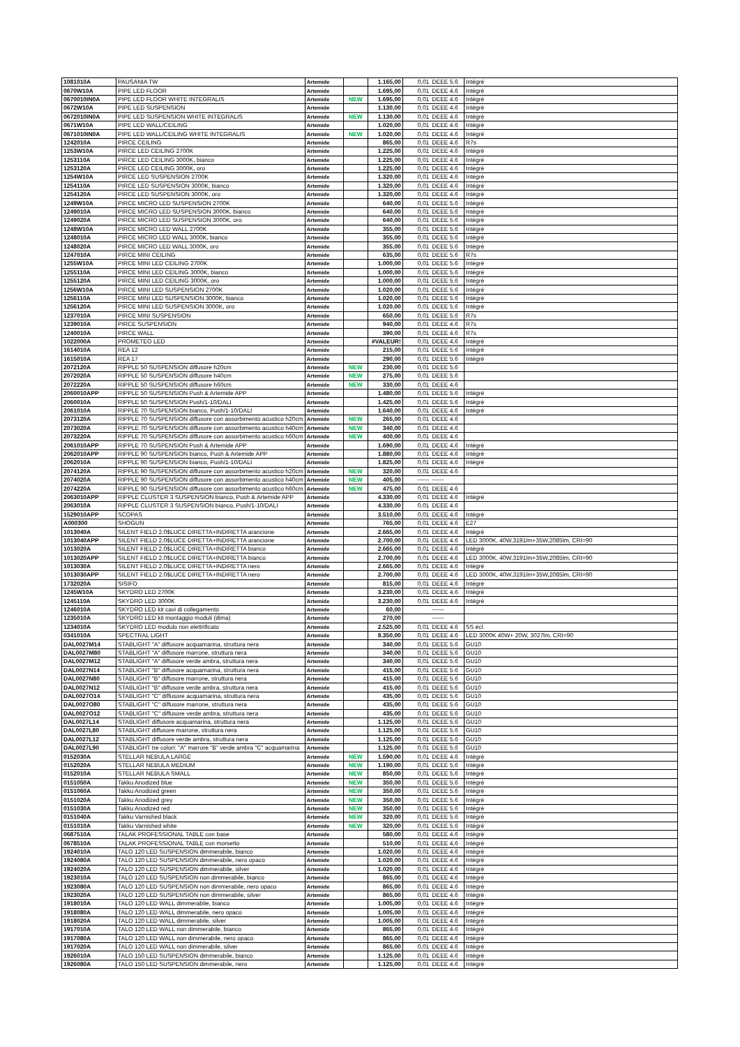| 1081010A | PAUSANIA TW | Artemide | | 1.165,00 | 0,01 | DEEE 5.6 | Intégré |
| 0670W10A | PIPE LED FLOOR | Artemide | | 1.695,00 | 0,01 | DEEE 4.6 | Intégré |
| 0670010IN0A | PIPE LED FLOOR WHITE INTEGRALIS | Artemide | NEW | 1.695,00 | 0,01 | DEEE 4.6 | Intégré |
| 0672W10A | PIPE LED SUSPENSION | Artemide | | 1.130,00 | 0,01 | DEEE 4.6 | Intégré |
| 0672010IN0A | PIPE LED SUSPENSION WHITE INTEGRALIS | Artemide | NEW | 1.130,00 | 0,01 | DEEE 4.6 | Intégré |
| 0671W10A | PIPE LED WALL/CEILING | Artemide | | 1.020,00 | 0,01 | DEEE 4.6 | Intégré |
| 0671010IN0A | PIPE LED WALL/CEILING WHITE INTEGRALIS | Artemide | NEW | 1.020,00 | 0,01 | DEEE 4.6 | Intégré |
| 1242010A | PIRCE CEILING | Artemide | | 865,00 | 0,01 | DEEE 4.6 | R7s |
| 1253W10A | PIRCE LED CEILING 2700K | Artemide | | 1.225,00 | 0,01 | DEEE 4.6 | Intégré |
| 1253110A | PIRCE LED CEILING 3000K, bianco | Artemide | | 1.225,00 | 0,01 | DEEE 4.6 | Intégré |
| 1253120A | PIRCE LED CEILING 3000K, oro | Artemide | | 1.225,00 | 0,01 | DEEE 4.6 | Intégré |
| 1254W10A | PIRCE LED SUSPENSION 2700K | Artemide | | 1.320,00 | 0,01 | DEEE 4.6 | Intégré |
| 1254110A | PIRCE LED SUSPENSION 3000K, bianco | Artemide | | 1.320,00 | 0,01 | DEEE 4.6 | Intégré |
| 1254120A | PIRCE LED SUSPENSION 3000K, oro | Artemide | | 1.320,00 | 0,01 | DEEE 4.6 | Intégré |
| 1249W10A | PIRCE MICRO LED SUSPENSION 2700K | Artemide | | 640,00 | 0,01 | DEEE 5.6 | Intégré |
| 1249010A | PIRCE MICRO LED SUSPENSION 3000K, bianco | Artemide | | 640,00 | 0,01 | DEEE 5.6 | Intégré |
| 1249020A | PIRCE MICRO LED SUSPENSION 3000K, oro | Artemide | | 640,00 | 0,01 | DEEE 5.6 | Intégré |
| 1248W10A | PIRCE MICRO LED WALL 2700K | Artemide | | 355,00 | 0,01 | DEEE 5.6 | Intégré |
| 1248010A | PIRCE MICRO LED WALL 3000K, bianco | Artemide | | 355,00 | 0,01 | DEEE 5.6 | Intégré |
| 1248020A | PIRCE MICRO LED WALL 3000K, oro | Artemide | | 355,00 | 0,01 | DEEE 5.6 | Intégré |
| 1247010A | PIRCE MINI CEILING | Artemide | | 635,00 | 0,01 | DEEE 5.6 | R7s |
| 1255W10A | PIRCE MINI LED CEILING 2700K | Artemide | | 1.000,00 | 0,01 | DEEE 5.6 | Intégré |
| 1255110A | PIRCE MINI LED CEILING 3000K, bianco | Artemide | | 1.000,00 | 0,01 | DEEE 5.6 | Intégré |
| 1255120A | PIRCE MINI LED CEILING 3000K, oro | Artemide | | 1.000,00 | 0,01 | DEEE 5.6 | Intégré |
| 1256W10A | PIRCE MINI LED SUSPENSION 2700K | Artemide | | 1.020,00 | 0,01 | DEEE 5.6 | Intégré |
| 1256110A | PIRCE MINI LED SUSPENSION 3000K, bianco | Artemide | | 1.020,00 | 0,01 | DEEE 5.6 | Intégré |
| 1256120A | PIRCE MINI LED SUSPENSION 3000K, oro | Artemide | | 1.020,00 | 0,01 | DEEE 5.6 | Intégré |
| 1237010A | PIRCE MINI SUSPENSION | Artemide | | 650,00 | 0,01 | DEEE 5.6 | R7s |
| 1239010A | PIRCE SUSPENSION | Artemide | | 940,00 | 0,01 | DEEE 4.6 | R7s |
| 1240010A | PIRCE WALL | Artemide | | 390,00 | 0,01 | DEEE 4.6 | R7s |
| 1022000A | PROMETEO LED | Artemide | | #VALEUR! | 0,01 | DEEE 4.6 | Intégré |
| 1614010A | REA 12 | Artemide | | 215,00 | 0,01 | DEEE 5.6 | Intégré |
| 1615010A | REA 17 | Artemide | | 290,00 | 0,01 | DEEE 5.6 | Intégré |
| 2072120A | RIPPLE 50 SUSPENSION diffusore h20cm | Artemide | NEW | 230,00 | 0,01 | DEEE 5.6 | |
| 2072020A | RIPPLE 50 SUSPENSION diffusore h40cm | Artemide | NEW | 275,00 | 0,01 | DEEE 5.6 | |
| 2072220A | RIPPLE 50 SUSPENSION diffusore h60cm | Artemide | NEW | 330,00 | 0,01 | DEEE 4.6 | |
| 2060010APP | RIPPLE 50 SUSPENSION Push & Artemide APP | Artemide | | 1.480,00 | 0,01 | DEEE 5.6 | Intégré |
| 2060010A | RIPPLE 50 SUSPENSION Push/1-10/DALI | Artemide | | 1.425,00 | 0,01 | DEEE 5.6 | Intégré |
| 2061010A | RIPPLE 70 SUSPENSION bianco, Push/1-10/DALI | Artemide | | 1.640,00 | 0,01 | DEEE 4.6 | Intégré |
| 2073120A | RIPPLE 70 SUSPENSION diffusore con assorbimento acustico h20cm | Artemide | NEW | 265,00 | 0,01 | DEEE 4.6 | |
| 2073020A | RIPPLE 70 SUSPENSION diffusore con assorbimento acustico h40cm | Artemide | NEW | 340,00 | 0,01 | DEEE 4.6 | |
| 2073220A | RIPPLE 70 SUSPENSION diffusore con assorbimento acustico h60cm | Artemide | NEW | 400,00 | 0,01 | DEEE 4.6 | |
| 2061010APP | RIPPLE 70 SUSPENSION Push & Artemide APP | Artemide | | 1.690,00 | 0,01 | DEEE 4.6 | Intégré |
| 2062010APP | RIPPLE 90 SUSPENSION bianco, Push & Artemide APP | Artemide | | 1.880,00 | 0,01 | DEEE 4.6 | Intégré |
| 2062010A | RIPPLE 90 SUSPENSION bianco, Push/1-10/DALI | Artemide | | 1.825,00 | 0,01 | DEEE 4.6 | Intégré |
| 2074120A | RIPPLE 90 SUSPENSION diffusore con assorbimento acustico h20cm | Artemide | NEW | 320,00 | 0,01 | DEEE 4.6 | |
| 2074020A | RIPPLE 90 SUSPENSION diffusore con assorbimento acustico h40cm | Artemide | NEW | 405,00 | ------ | ------ | |
| 2074220A | RIPPLE 90 SUSPENSION diffusore con assorbimento acustico h60cm | Artemide | NEW | 475,00 | 0,01 | DEEE 4.6 | |
| 2063010APP | RIPPLE CLUSTER 3 SUSPENSION bianco, Push & Artemide APP | Artemide | | 4.330,00 | 0,01 | DEEE 4.6 | Intégré |
| 2063010A | RIPPLE CLUSTER 3 SUSPENSION bianco, Push/1-10/DALI | Artemide | | 4.330,00 | 0,01 | DEEE 4.6 | |
| 1529010APP | SCOPAS | Artemide | | 3.510,00 | 0,01 | DEEE 4.6 | Intégré |
| A000300 | SHOGUN | Artemide | | 765,00 | 0,01 | DEEE 4.6 | E27 |
| 1013040A | SILENT FIELD 2.0$LUCE DIRETTA+INDIRETTA arancione | Artemide | | 2.665,00 | 0,01 | DEEE 4.6 | Intégré |
| 1013040APP | SILENT FIELD 2.0$LUCE DIRETTA+INDIRETTA arancione | Artemide | | 2.700,00 | 0,01 | DEEE 4.6 | LED 3000K, 40W,3191lm+35W,2085lm, CRI=90 |
| 1013020A | SILENT FIELD 2.0$LUCE DIRETTA+INDIRETTA bianco | Artemide | | 2.665,00 | 0,01 | DEEE 4.6 | Intégré |
| 1013020APP | SILENT FIELD 2.0$LUCE DIRETTA+INDIRETTA bianco | Artemide | | 2.700,00 | 0,01 | DEEE 4.6 | LED 3000K, 40W,3191lm+35W,2085lm, CRI=90 |
| 1013030A | SILENT FIELD 2.0$LUCE DIRETTA+INDIRETTA nero | Artemide | | 2.665,00 | 0,01 | DEEE 4.6 | Intégré |
| 1013030APP | SILENT FIELD 2.0$LUCE DIRETTA+INDIRETTA nero | Artemide | | 2.700,00 | 0,01 | DEEE 4.6 | LED 3000K, 40W,3191lm+35W,2085lm, CRI=90 |
| 1732020A | SISIFO | Artemide | | 815,00 | 0,01 | DEEE 4.6 | Intégré |
| 1245W10A | SKYDRO LED 2700K | Artemide | | 3.230,00 | 0,01 | DEEE 4.6 | Intégré |
| 1245110A | SKYDRO LED 3000K | Artemide | | 3.230,00 | 0,01 | DEEE 4.6 | Intégré |
| 1246010A | SKYDRO LED kit cavi di collegamento | Artemide | | 60,00 | | ------ | |
| 1235010A | SKYDRO LED kit montaggio moduli (dima) | Artemide | | 270,00 | | ------ | |
| 1234010A | SKYDRO LED modulo non elettrificato | Artemide | | 2.525,00 | 0,01 | DEEE 4.6 | SS écl. |
| 0341010A | SPECTRAL LIGHT | Artemide | | 8.350,00 | 0,01 | DEEE 4.6 | LED 3000K 40W+ 20W, 3027lm, CRI=90 |
| DAL0027M14 | STABLIGHT "A" diffusore acquamarina, struttura nera | Artemide | | 340,00 | 0,01 | DEEE 5.6 | GU10 |
| DAL0027M80 | STABLIGHT "A" diffusore marrone, struttura nera | Artemide | | 340,00 | 0,01 | DEEE 5.6 | GU10 |
| DAL0027M12 | STABLIGHT "A" diffusore verde ambra, struttura nera | Artemide | | 340,00 | 0,01 | DEEE 5.6 | GU10 |
| DAL0027N14 | STABLIGHT "B" diffusore acquamarina, struttura nera | Artemide | | 415,00 | 0,01 | DEEE 5.6 | GU10 |
| DAL0027N80 | STABLIGHT "B" diffusore marrone, struttura nera | Artemide | | 415,00 | 0,01 | DEEE 5.6 | GU10 |
| DAL0027N12 | STABLIGHT "B" diffusore verde ambra, struttura nera | Artemide | | 415,00 | 0,01 | DEEE 5.6 | GU10 |
| DAL0027O14 | STABLIGHT "C" diffusore acquamarina, struttura nera | Artemide | | 435,00 | 0,01 | DEEE 5.6 | GU10 |
| DAL0027O80 | STABLIGHT "C" diffusore marrone, struttura nera | Artemide | | 435,00 | 0,01 | DEEE 5.6 | GU10 |
| DAL0027O12 | STABLIGHT "C" diffusore verde ambra, struttura nera | Artemide | | 435,00 | 0,01 | DEEE 5.6 | GU10 |
| DAL0027L14 | STABLIGHT diffusore acquamarina, struttura nera | Artemide | | 1.125,00 | 0,01 | DEEE 5.6 | GU10 |
| DAL0027L80 | STABLIGHT diffusore marrone, struttura nera | Artemide | | 1.125,00 | 0,01 | DEEE 5.6 | GU10 |
| DAL0027L12 | STABLIGHT diffusore verde ambra, struttura nera | Artemide | | 1.125,00 | 0,01 | DEEE 5.6 | GU10 |
| DAL0027L90 | STABLIGHT tre colori: "A" marrore "B" verde ambra "C" acquamarina | Artemide | | 1.125,00 | 0,01 | DEEE 5.6 | GU10 |
| 0152030A | STELLAR NEBULA LARGE | Artemide | NEW | 1.590,00 | 0,01 | DEEE 4.6 | Intégré |
| 0152020A | STELLAR NEBULA MEDIUM | Artemide | NEW | 1.190,00 | 0,01 | DEEE 5,6 | Intégré |
| 0152010A | STELLAR NEBULA SMALL | Artemide | NEW | 850,00 | 0,01 | DEEE 5,6 | Intégré |
| 0151050A | Takku Anodized blue | Artemide | NEW | 350,00 | 0,01 | DEEE 5.6 | Intégré |
| 0151060A | Takku Anodized green | Artemide | NEW | 350,00 | 0,01 | DEEE 5.6 | Intégré |
| 0151020A | Takku Anodized grey | Artemide | NEW | 350,00 | 0,01 | DEEE 5.6 | Intégré |
| 0151030A | Takku Anodized red | Artemide | NEW | 350,00 | 0,01 | DEEE 5.6 | Intégré |
| 0151040A | Takku Varnished black | Artemide | NEW | 320,00 | 0,01 | DEEE 5.6 | Intégré |
| 0151010A | Takku Varnished white | Artemide | NEW | 320,00 | 0,01 | DEEE 5.6 | Intégré |
| 0687510A | TALAK PROFESSIONAL TABLE con base | Artemide | | 580,00 | 0,01 | DEEE 4.6 | Intégré |
| 0678510A | TALAK PROFESSIONAL TABLE con morsetto | Artemide | | 510,00 | 0,01 | DEEE 4,6 | Intégré |
| 1924010A | TALO 120 LED SUSPENSION dimmerabile, bianco | Artemide | | 1.020,00 | 0,01 | DEEE 4.6 | Intégré |
| 1924080A | TALO 120 LED SUSPENSION dimmerabile, nero opaco | Artemide | | 1.020,00 | 0,01 | DEEE 4.6 | Intégré |
| 1924020A | TALO 120 LED SUSPENSION dimmerabile, silver | Artemide | | 1.020,00 | 0,01 | DEEE 4.6 | Intégré |
| 1923010A | TALO 120 LED SUSPENSION non dimmerabile, bianco | Artemide | | 865,00 | 0,01 | DEEE 4.6 | Intégré |
| 1923080A | TALO 120 LED SUSPENSION non dimmerabile, nero opaco | Artemide | | 865,00 | 0,01 | DEEE 4.6 | Intégré |
| 1923020A | TALO 120 LED SUSPENSION non dimmerabile, silver | Artemide | | 865,00 | 0,01 | DEEE 4.6 | Intégré |
| 1918010A | TALO 120 LED WALL dimmerabile, bianco | Artemide | | 1.005,00 | 0,01 | DEEE 4.6 | Intégré |
| 1918080A | TALO 120 LED WALL dimmerabile, nero opaco | Artemide | | 1.005,00 | 0,01 | DEEE 4.6 | Intégré |
| 1918020A | TALO 120 LED WALL dimmerabile, silver | Artemide | | 1.005,00 | 0,01 | DEEE 4.6 | Intégré |
| 1917010A | TALO 120 LED WALL non dimmerabile, bianco | Artemide | | 865,00 | 0,01 | DEEE 4.6 | Intégré |
| 1917080A | TALO 120 LED WALL non dimmerabile, nero opaco | Artemide | | 865,00 | 0,01 | DEEE 4.6 | Intégré |
| 1917020A | TALO 120 LED WALL non dimmerabile, silver | Artemide | | 865,00 | 0,01 | DEEE 4.6 | Intégré |
| 1926010A | TALO 150 LED SUSPENSION dimmerabile, bianco | Artemide | | 1.125,00 | 0,01 | DEEE 4.6 | Intégré |
| 1926080A | TALO 150 LED SUSPENSION dimmerabile, nero | Artemide | | 1.125,00 | 0,01 | DEEE 4.6 | Intégré |